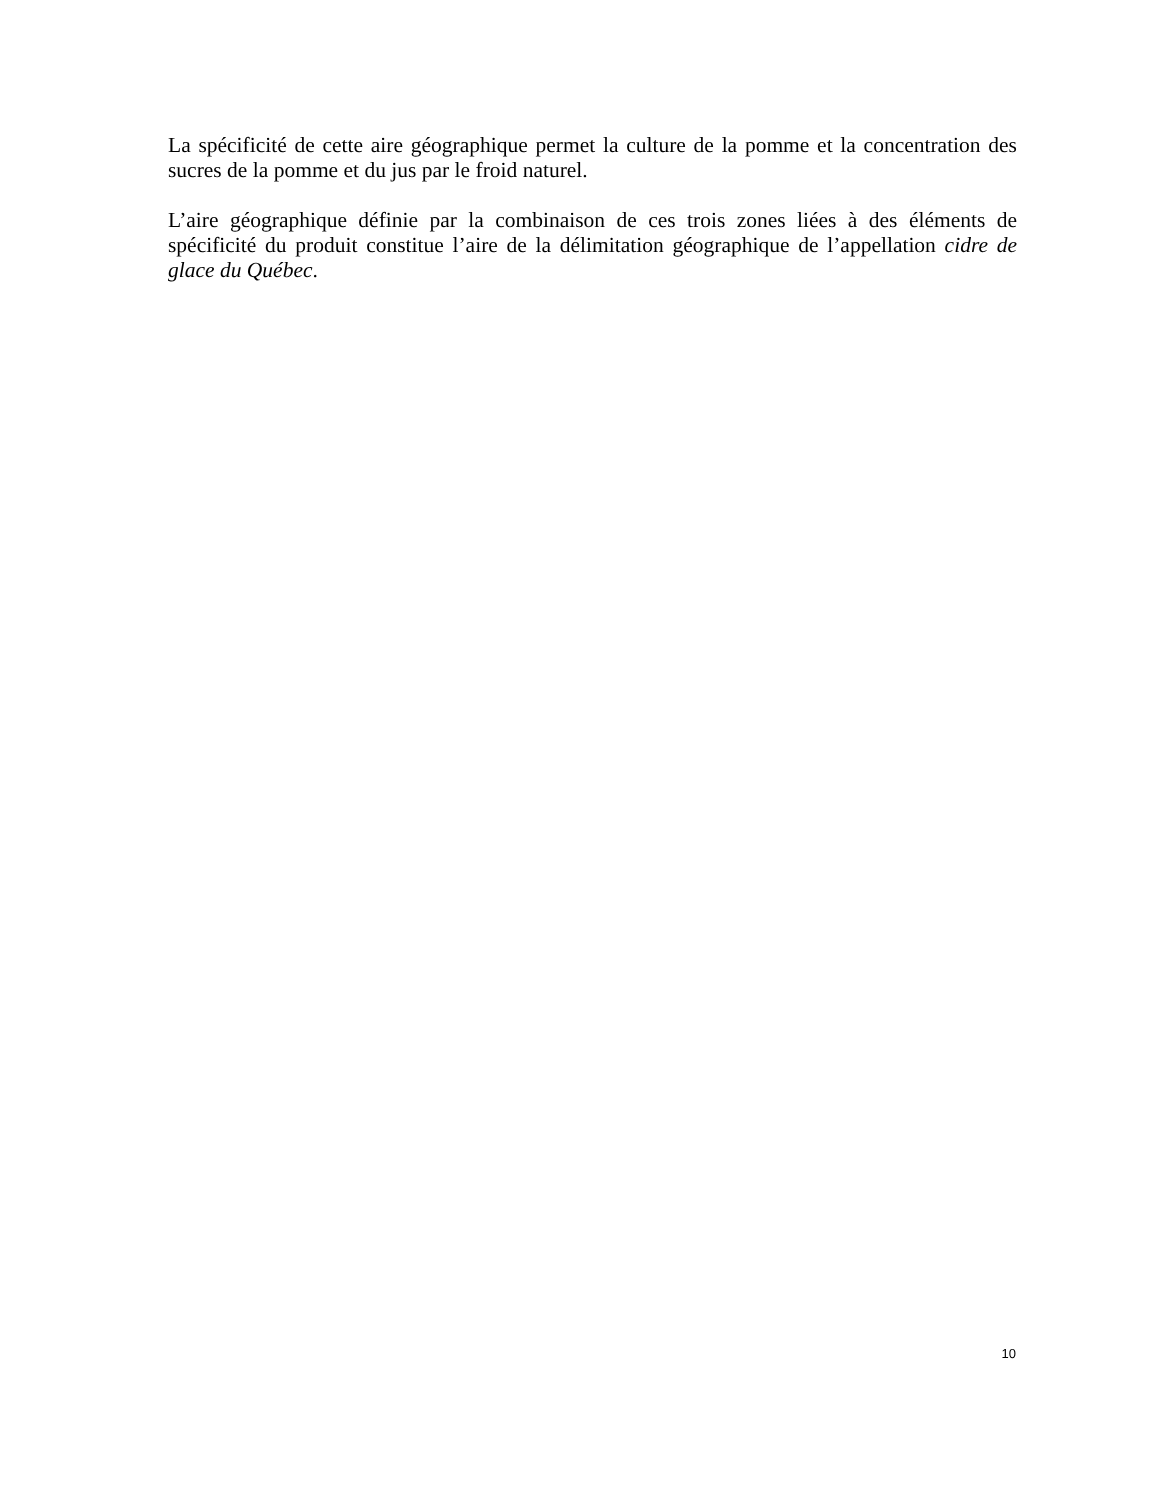La spécificité de cette aire géographique permet la culture de la pomme et la concentration des sucres de la pomme et du jus par le froid naturel.
L’aire géographique définie par la combinaison de ces trois zones liées à des éléments de spécificité du produit constitue l’aire de la délimitation géographique de l’appellation cidre de glace du Québec.
10